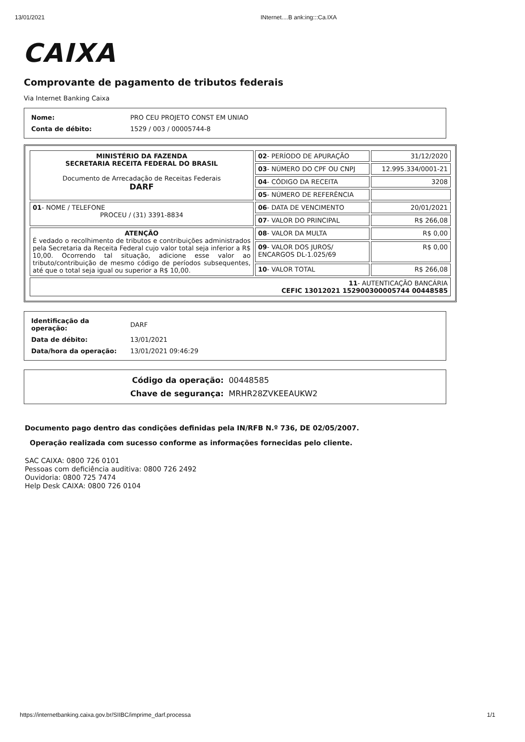13/01/2021 INternet....B ank:ing:::Ca.IXA
CAIXA
Comprovante de pagamento de tributos federais
Via Internet Banking Caixa
| Nome: | PRO CEU PROJETO CONST EM UNIAO |
| Conta de débito: | 1529 / 003 / 00005744-8 |
| MINISTÉRIO DA FAZENDA SECRETARIA RECEITA FEDERAL DO BRASIL Documento de Arrecadação de Receitas Federais DARF | 02 - PERÍODO DE APURAÇÃO | 31/12/2020 |
| | 03 - NÚMERO DO CPF OU CNPJ | 12.995.334/0001-21 |
| | 04 - CÓDIGO DA RECEITA | 3208 |
| | 05 - NÚMERO DE REFERÊNCIA | |
| 01 - NOME / TELEFONE PROCEU / (31) 3391-8834 | 06 - DATA DE VENCIMENTO | 20/01/2021 |
| | 07 - VALOR DO PRINCIPAL | R$ 266,08 |
| ATENÇÃO É vedado o recolhimento de tributos e contribuições administrados pela Secretaria da Receita Federal cujo valor total seja inferior a R$ 10,00. Ocorrendo tal situação, adicione esse valor ao tributo/contribuição de mesmo código de períodos subsequentes, até que o total seja igual ou superior a R$ 10,00. | 08 - VALOR DA MULTA | R$ 0,00 |
| | 09 - VALOR DOS JUROS/ ENCARGOS DL-1.025/69 | R$ 0,00 |
| | 10 - VALOR TOTAL | R$ 266,08 |
| 11 - AUTENTICAÇÃO BANCÁRIA CEFIC 13012021 152900300005744 00448585 | | |
| Identificação da operação: | DARF |
| Data de débito: | 13/01/2021 |
| Data/hora da operação: | 13/01/2021 09:46:29 |
| Código da operação: | 00448585 |
| Chave de segurança: | MRHR28ZVKEEAUKW2 |
Documento pago dentro das condições definidas pela IN/RFB N.º 736, DE 02/05/2007.
Operação realizada com sucesso conforme as informações fornecidas pelo cliente.
SAC CAIXA: 0800 726 0101
Pessoas com deficiência auditiva: 0800 726 2492
Ouvidoria: 0800 725 7474
Help Desk CAIXA: 0800 726 0104
https://internetbanking.caixa.gov.br/SIIBC/imprime_darf.processa 1/1